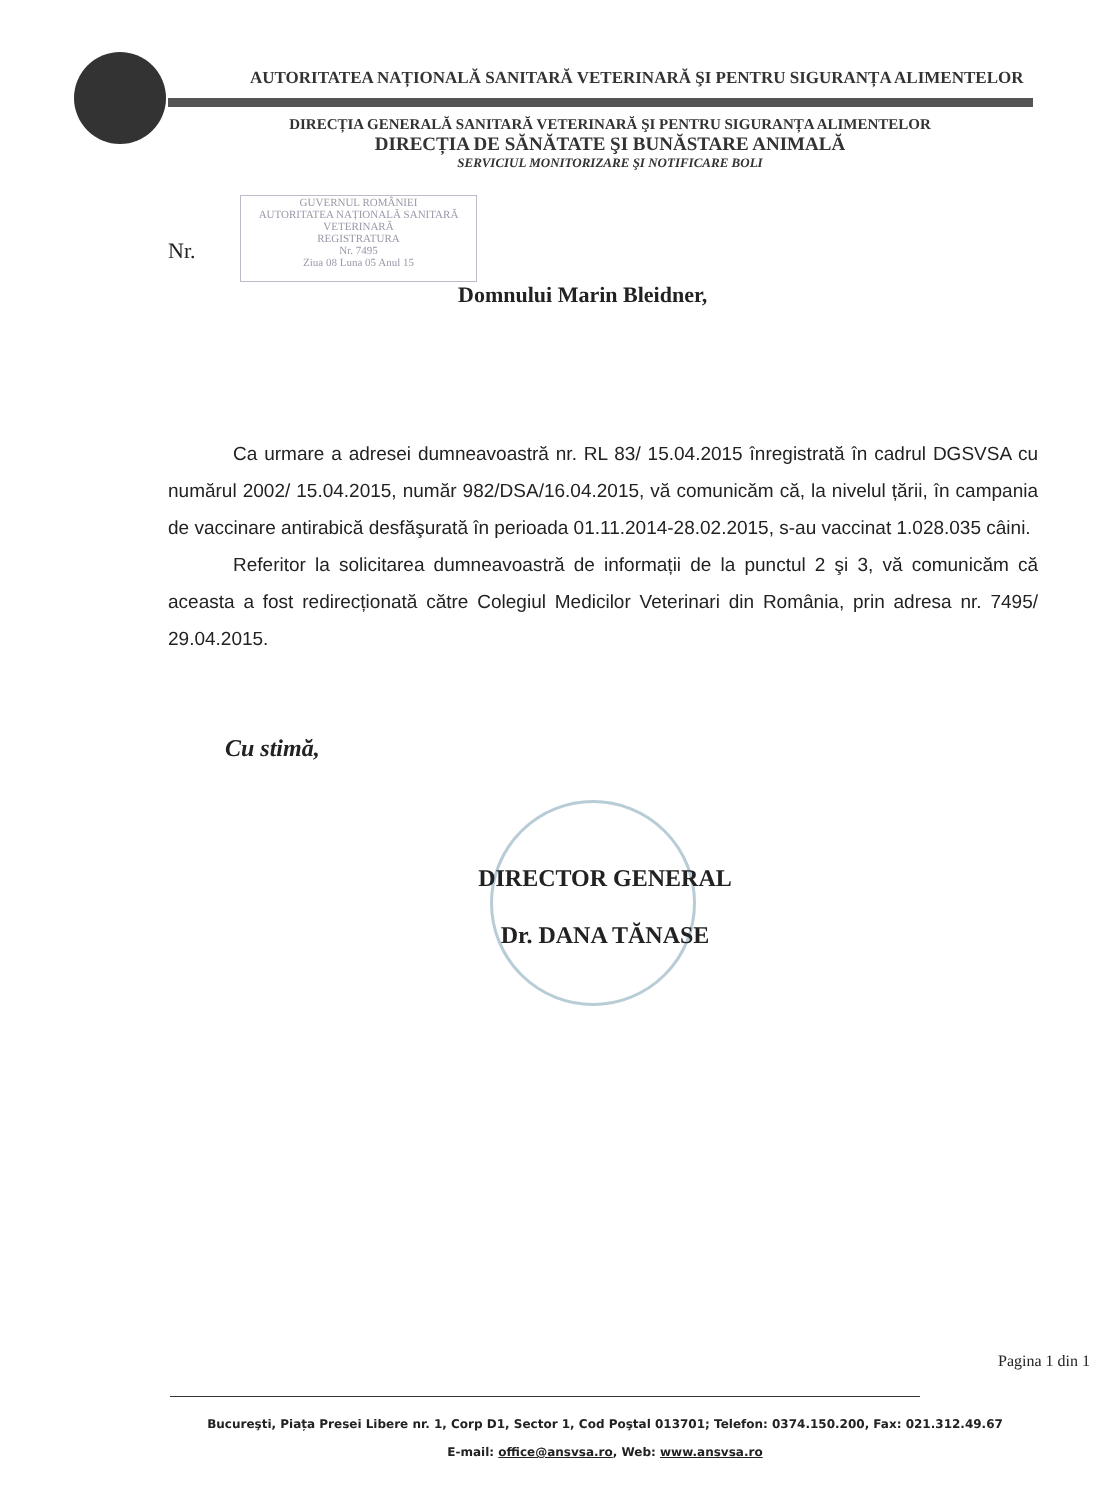AUTORITATEA NAȚIONALĂ SANITARĂ VETERINARĂ ŞI PENTRU SIGURANȚA ALIMENTELOR
DIRECȚIA GENERALĂ SANITARĂ VETERINARĂ ŞI PENTRU SIGURANȚA ALIMENTELOR
DIRECȚIA DE SĂNĂTATE ŞI BUNĂSTARE ANIMALĂ
SERVICIUL MONITORIZARE ŞI NOTIFICARE BOLI
GUVERNUL ROMÂNIEI
AUTORITATEA NAȚIONALĂ SANITARĂ VETERINARĂ
REGISTRATURA
Nr. 7495
Ziua 08 Luna 05 Anul 15
Nr.
Domnului Marin Bleidner,
Ca urmare a adresei dumneavoastră nr. RL 83/ 15.04.2015 înregistrată în cadrul DGSVSA cu numărul 2002/ 15.04.2015, număr 982/DSA/16.04.2015, vă comunicăm că, la nivelul țării, în campania de vaccinare antirabică desfăşurată în perioada 01.11.2014-28.02.2015, s-au vaccinat 1.028.035 câini.
Referitor la solicitarea dumneavoastră de informații de la punctul 2 şi 3, vă comunicăm că aceasta a fost redirecționată către Colegiul Medicilor Veterinari din România, prin adresa nr. 7495/ 29.04.2015.
Cu stimă,
DIRECTOR GENERAL
Dr. DANA TĂNASE
Pagina 1 din 1
Bucureşti, Piața Presei Libere nr. 1, Corp D1, Sector 1, Cod Poştal 013701; Telefon: 0374.150.200, Fax: 021.312.49.67
E-mail: office@ansvsa.ro, Web: www.ansvsa.ro